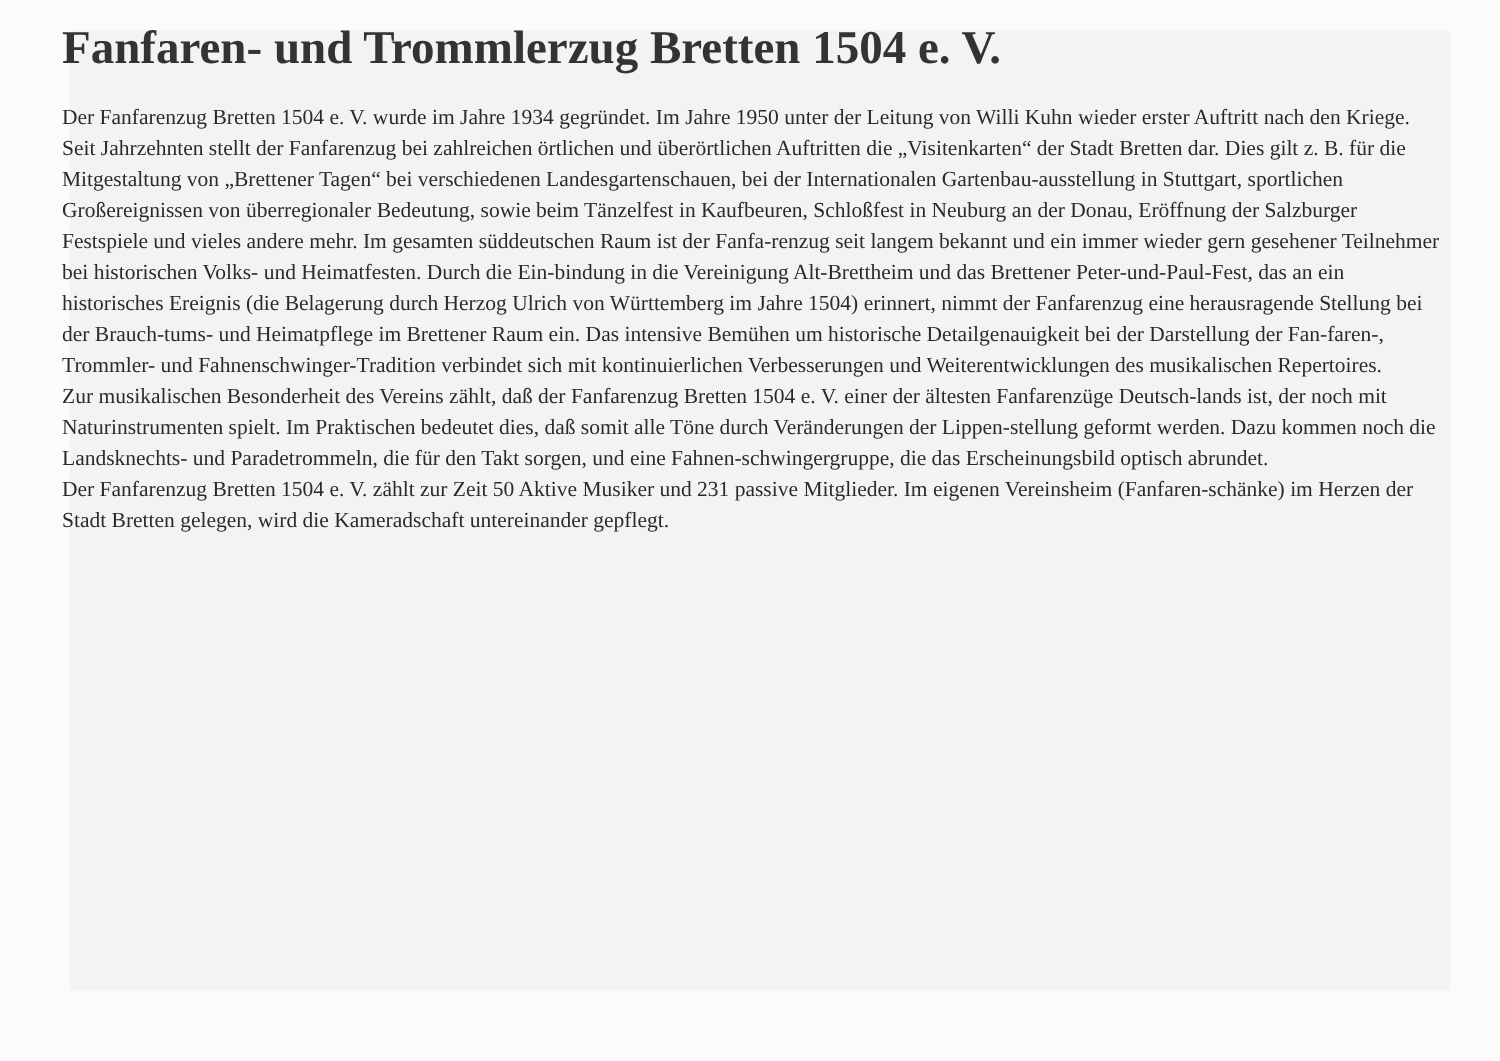Fanfaren- und Trommlerzug Bretten 1504 e. V.
Der Fanfarenzug Bretten 1504 e. V. wurde im Jahre 1934 gegründet. Im Jahre 1950 unter der Leitung von Willi Kuhn wieder erster Auftritt nach den Kriege.
Seit Jahrzehnten stellt der Fanfarenzug bei zahlreichen örtlichen und überörtlichen Auftritten die „Visitenkarten“ der Stadt Bretten dar. Dies gilt z. B. für die Mitgestaltung von „Brettener Tagen“ bei verschiedenen Landesgartenschauen, bei der Internationalen Gartenbau-ausstellung in Stuttgart, sportlichen Großereignissen von überregionaler Bedeutung, sowie beim Tänzelfest in Kaufbeuren, Schloßfest in Neuburg an der Donau, Eröffnung der Salzburger Festspiele und vieles andere mehr. Im gesamten süddeutschen Raum ist der Fanfa-renzug seit langem bekannt und ein immer wieder gern gesehener Teilnehmer bei historischen Volks- und Heimatfesten. Durch die Ein-bindung in die Vereinigung Alt-Brettheim und das Brettener Peter-und-Paul-Fest, das an ein historisches Ereignis (die Belagerung durch Herzog Ulrich von Württemberg im Jahre 1504) erinnert, nimmt der Fanfarenzug eine herausragende Stellung bei der Brauch-tums- und Heimatpflege im Brettener Raum ein. Das intensive Bemühen um historische Detailgenauigkeit bei der Darstellung der Fan-faren-, Trommler- und Fahnenschwinger-Tradition verbindet sich mit kontinuierlichen Verbesserungen und Weiterentwicklungen des musikalischen Repertoires.
Zur musikalischen Besonderheit des Vereins zählt, daß der Fanfarenzug Bretten 1504 e. V. einer der ältesten Fanfarenzüge Deutsch-lands ist, der noch mit Naturinstrumenten spielt. Im Praktischen bedeutet dies, daß somit alle Töne durch Veränderungen der Lippen-stellung geformt werden. Dazu kommen noch die Landsknechts- und Paradetrommeln, die für den Takt sorgen, und eine Fahnen-schwingergruppe, die das Erscheinungsbild optisch abrundet.
Der Fanfarenzug Bretten 1504 e. V. zählt zur Zeit 50 Aktive Musiker und 231 passive Mitglieder. Im eigenen Vereinsheim (Fanfaren-schänke) im Herzen der Stadt Bretten gelegen, wird die Kameradschaft untereinander gepflegt.